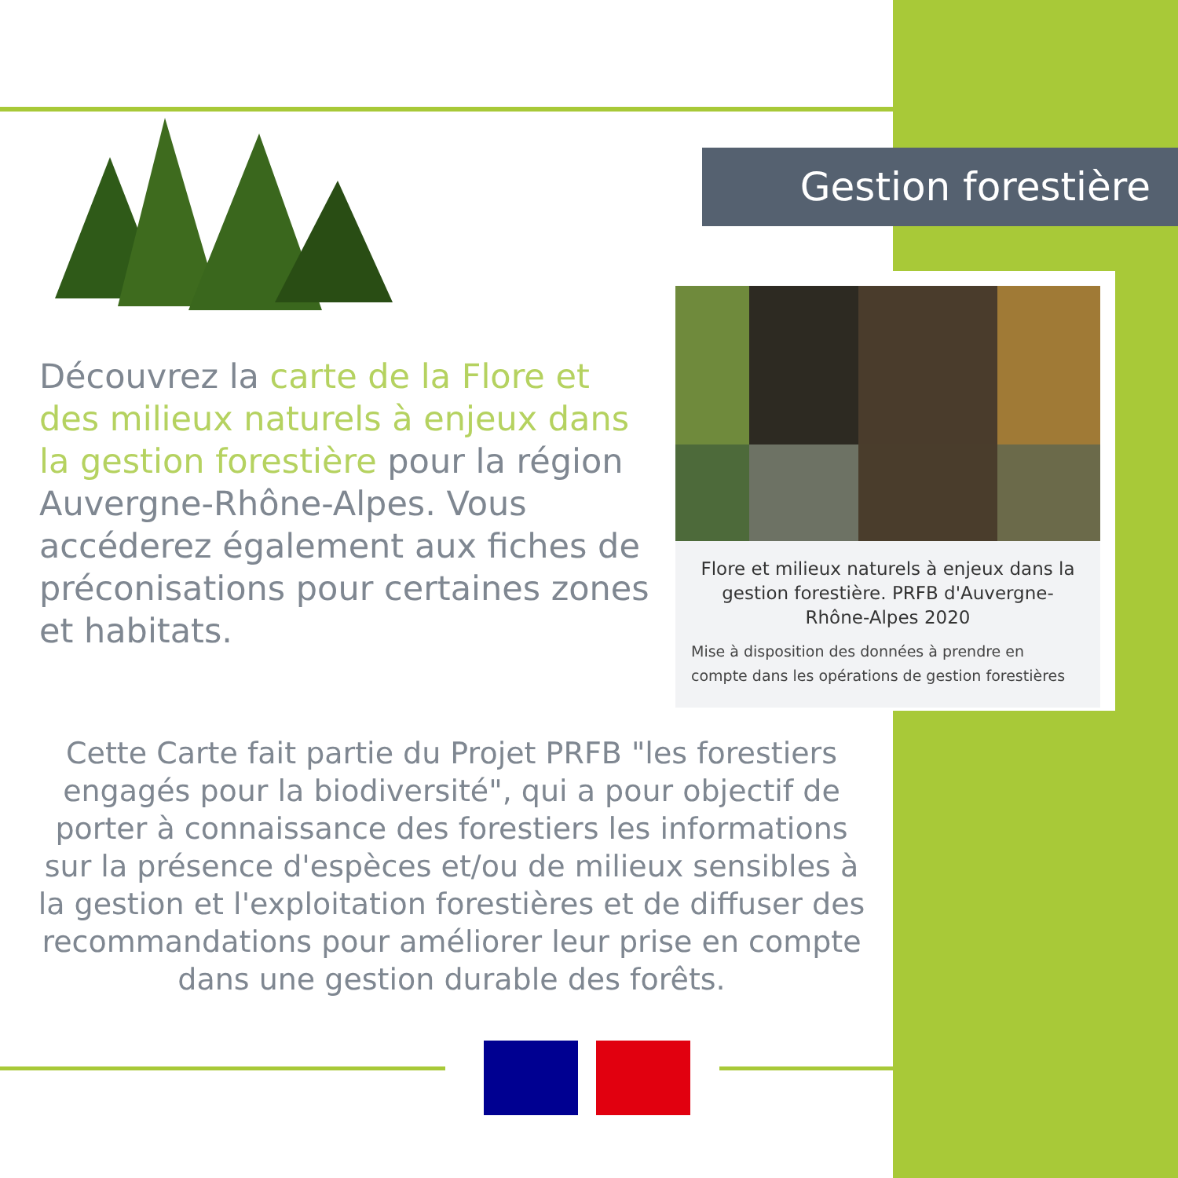Gestion forestière
Découvrez la carte de la Flore et des milieux naturels à enjeux dans la gestion forestière pour la région Auvergne-Rhône-Alpes. Vous accéderez également aux fiches de préconisations pour certaines zones et habitats.
Flore et milieux naturels à enjeux dans la gestion forestière. PRFB d'Auvergne-Rhône-Alpes 2020
Mise à disposition des données à prendre en compte dans les opérations de gestion forestières
Cette Carte fait partie du Projet PRFB "les forestiers engagés pour la biodiversité", qui a pour objectif de porter à connaissance des forestiers les informations sur la présence d'espèces et/ou de milieux sensibles à la gestion et l'exploitation forestières et de diffuser des recommandations pour améliorer leur prise en compte dans une gestion durable des forêts.